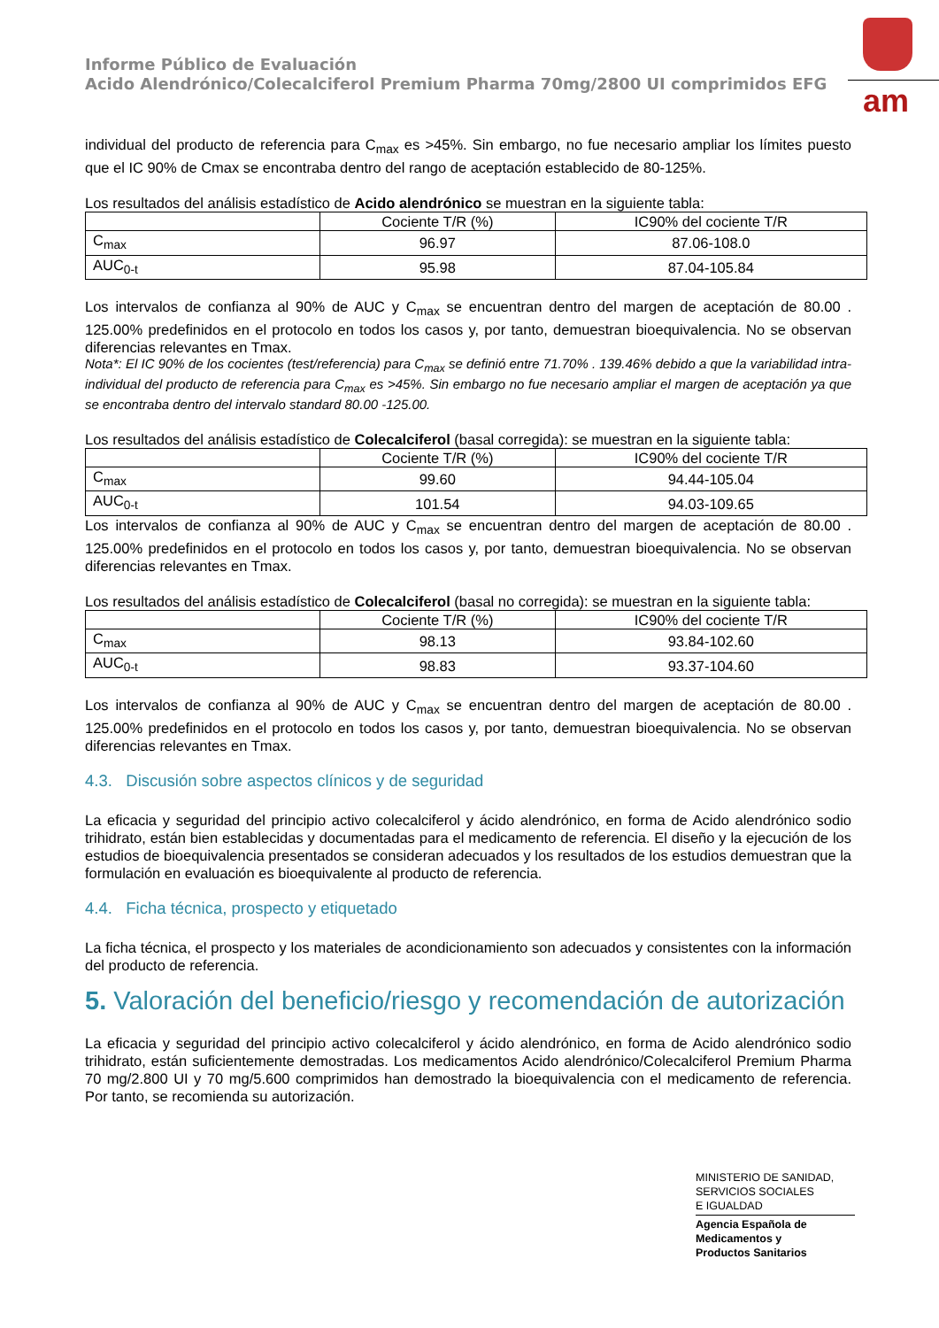Informe Público de Evaluación
Acido Alendrónico/Colecalciferol Premium Pharma 70mg/2800 UI comprimidos EFG
am
individual del producto de referencia para C<sub>max</sub> es >45%. Sin embargo, no fue necesario ampliar los límites puesto que el IC 90% de Cmax se encontraba dentro del rango de aceptación establecido de 80-125%.
Los resultados del análisis estadístico de Acido alendrónico se muestran en la siguiente tabla:
| | Cociente T/R (%) | IC90% del cociente T/R |
| C<sub>max</sub> | 96.97 | 87.06-108.0 |
| AUC<sub>0-t</sub> | 95.98 | 87.04-105.84 |
Los intervalos de confianza al 90% de AUC y C<sub>max</sub> se encuentran dentro del margen de aceptación de 80.00 . 125.00% predefinidos en el protocolo en todos los casos y, por tanto, demuestran bioequivalencia. No se observan diferencias relevantes en Tmax.
Nota*: El IC 90% de los cocientes (test/referencia) para C<sub>max</sub> se definió entre 71.70% . 139.46% debido a que la variabilidad intra- individual del producto de referencia para C<sub>max</sub> es >45%. Sin embargo no fue necesario ampliar el margen de aceptación ya que se encontraba dentro del intervalo standard 80.00 -125.00.
Los resultados del análisis estadístico de Colecalciferol (basal corregida): se muestran en la siguiente tabla:
| | Cociente T/R (%) | IC90% del cociente T/R |
| C<sub>max</sub> | 99.60 | 94.44-105.04 |
| AUC<sub>0-t</sub> | 101.54 | 94.03-109.65 |
Los intervalos de confianza al 90% de AUC y C<sub>max</sub> se encuentran dentro del margen de aceptación de 80.00 . 125.00% predefinidos en el protocolo en todos los casos y, por tanto, demuestran bioequivalencia. No se observan diferencias relevantes en Tmax.
Los resultados del análisis estadístico de Colecalciferol (basal no corregida): se muestran en la siguiente tabla:
| | Cociente T/R (%) | IC90% del cociente T/R |
| C<sub>max</sub> | 98.13 | 93.84-102.60 |
| AUC<sub>0-t</sub> | 98.83 | 93.37-104.60 |
Los intervalos de confianza al 90% de AUC y C<sub>max</sub> se encuentran dentro del margen de aceptación de 80.00 . 125.00% predefinidos en el protocolo en todos los casos y, por tanto, demuestran bioequivalencia. No se observan diferencias relevantes en Tmax.
4.3. Discusión sobre aspectos clínicos y de seguridad
La eficacia y seguridad del principio activo colecalciferol y ácido alendrónico, en forma de Acido alendrónico sodio trihidrato, están bien establecidas y documentadas para el medicamento de referencia. El diseño y la ejecución de los estudios de bioequivalencia presentados se consideran adecuados y los resultados de los estudios demuestran que la formulación en evaluación es bioequivalente al producto de referencia.
4.4. Ficha técnica, prospecto y etiquetado
La ficha técnica, el prospecto y los materiales de acondicionamiento son adecuados y consistentes con la información del producto de referencia.
5. Valoración del beneficio/riesgo y recomendación de autorización
La eficacia y seguridad del principio activo colecalciferol y ácido alendrónico, en forma de Acido alendrónico sodio trihidrato, están suficientemente demostradas. Los medicamentos Acido alendrónico/Colecalciferol Premium Pharma 70 mg/2.800 UI y 70 mg/5.600 comprimidos han demostrado la bioequivalencia con el medicamento de referencia. Por tanto, se recomienda su autorización.
MINISTERIO DE SANIDAD,
SERVICIOS SOCIALES
E IGUALDAD
Agencia Española de
Medicamentos y
Productos Sanitarios